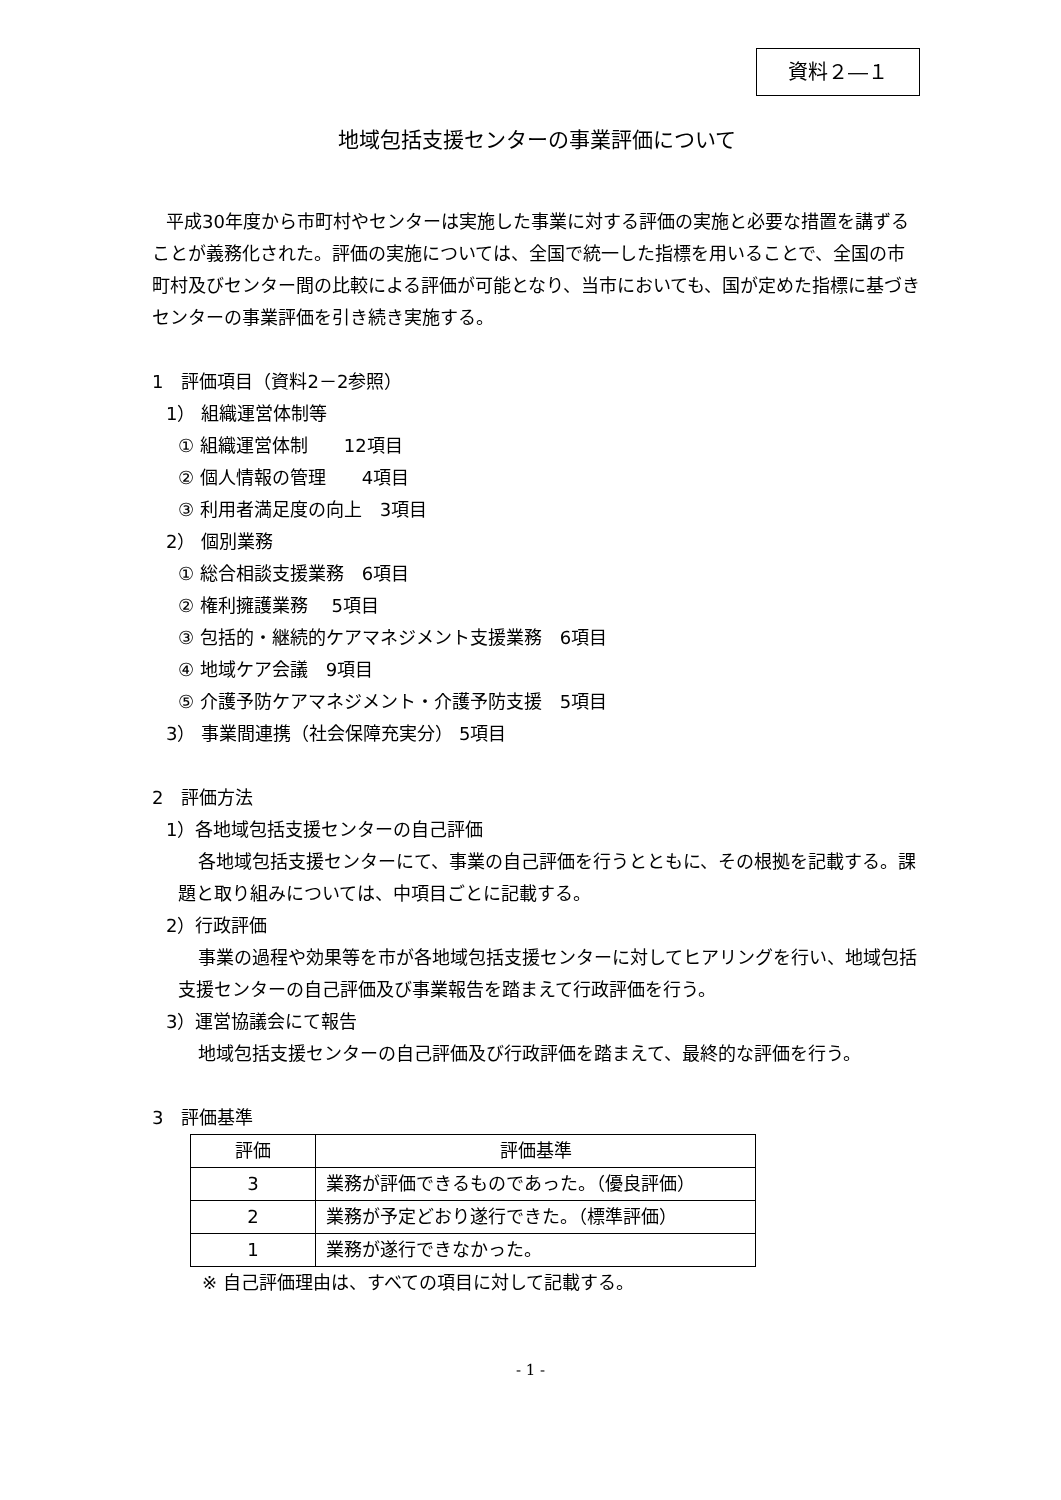資料２―１
地域包括支援センターの事業評価について
平成30年度から市町村やセンターは実施した事業に対する評価の実施と必要な措置を講ずることが義務化された。評価の実施については、全国で統一した指標を用いることで、全国の市町村及びセンター間の比較による評価が可能となり、当市においても、国が定めた指標に基づきセンターの事業評価を引き続き実施する。
1　評価項目（資料2－2参照）
1） 組織運営体制等
① 組織運営体制　　12項目
② 個人情報の管理　　4項目
③ 利用者満足度の向上　3項目
2） 個別業務
① 総合相談支援業務　6項目
② 権利擁護業務　 5項目
③ 包括的・継続的ケアマネジメント支援業務　6項目
④ 地域ケア会議　9項目
⑤ 介護予防ケアマネジメント・介護予防支援　5項目
3） 事業間連携（社会保障充実分） 5項目
2　評価方法
1）各地域包括支援センターの自己評価
各地域包括支援センターにて、事業の自己評価を行うとともに、その根拠を記載する。課題と取り組みについては、中項目ごとに記載する。
2）行政評価
事業の過程や効果等を市が各地域包括支援センターに対してヒアリングを行い、地域包括支援センターの自己評価及び事業報告を踏まえて行政評価を行う。
3）運営協議会にて報告
地域包括支援センターの自己評価及び行政評価を踏まえて、最終的な評価を行う。
3　評価基準
| 評価 | 評価基準 |
| --- | --- |
| 3 | 業務が評価できるものであった。（優良評価） |
| 2 | 業務が予定どおり遂行できた。（標準評価） |
| 1 | 業務が遂行できなかった。 |
※ 自己評価理由は、すべての項目に対して記載する。
- 1 -